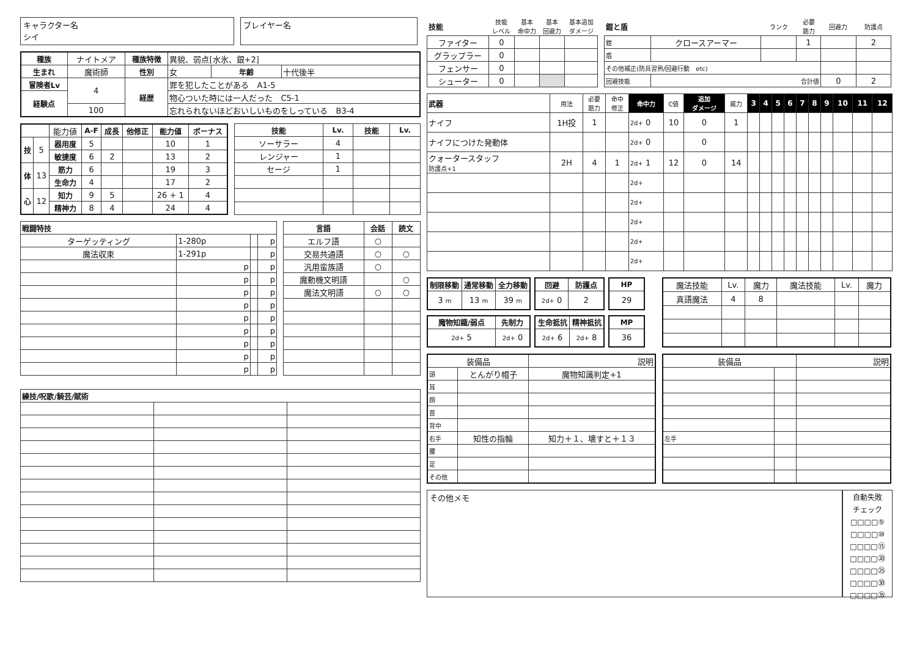キャラクター名
シイ
プレイヤー名
| 種族 | ナイトメア | 種族特徴 | 異貌、弱点[水氷、銀+2] | | |
| 生まれ | 魔術師 | 性別 | 女 | 年齢 | 十代後半 |
| 冒険者Lv | 4 | 経歴 | 罪を犯したことがある A1-5 | | |
| 経験点 | | | 物心ついた時には一人だった C5-1 | | |
| | 100 | | 忘れられないほどおいしいものをしっている B3-4 | | |
| | | 能力値 | A-F | 成長 | 他修正 | 能力値 | ボーナス |
| 技 | 5 | 器用度 | 5 | | | 10 | 1 |
| | | 敏捷度 | 6 | 2 | | 13 | 2 |
| 体 | 13 | 筋力 | 6 | | | 19 | 3 |
| | | 生命力 | 4 | | | 17 | 2 |
| 心 | 12 | 知力 | 9 | 5 | | 26 + 1 | 4 |
| | | 精神力 | 8 | 4 | | 24 | 4 |
| 技能 | Lv. | 技能 | Lv. |
| --- | --- | --- | --- |
| ソーサラー | 4 | | |
| レンジャー | 1 | | |
| セージ | 1 | | |
| 戦闘特技 | | | |
| --- | --- | --- | --- |
| ターゲッティング | 1-280p | | p |
| 魔法収束 | 1-291p | | p |
| | p | | p |
| | p | | p |
| | p | | p |
| | p | | p |
| | p | | p |
| | p | | p |
| | p | | p |
| | p | | p |
| | p | | p |
| 言語 | 会話 | 読文 |
| --- | --- | --- |
| エルフ語 | ○ | |
| 交易共通語 | ○ | ○ |
| 汎用蛮族語 | ○ | |
| 魔動機文明語 | | ○ |
| 魔法文明語 | ○ | ○ |
| 練技/呪歌/騎芸/賦術 | | |
| --- | --- | --- |
| 技能 | 技能 レベル | 基本 命中力 | 基本 回避力 | 基本追加 ダメージ |
| ファイター | 0 | | | |
| グラップラー | 0 | | | |
| フェンサー | 0 | | | |
| シューター | 0 | | | |
| 鎧と盾 | | ランク | 必要 筋力 | 回避力 | 防護点 |
| 鎧 | クロースアーマー | | 1 | | 2 |
| 盾 | | | | | |
| その他補正(防具習熟/回避行動 etc) | | | | | |
| 回避技能 | 合計値 | | | 0 | 2 |
| 武器 | 用法 | 必要 筋力 | 命中 修正 | 命中力 | C値 | 追加 ダメージ | 威力 | 3 | 4 | 5 | 6 | 7 | 8 | 9 | 10 | 11 | 12 |
| ナイフ | 1H投 | 1 | | 2d+ 0 | 10 | 0 | 1 | | | | | | | | | | |
| ナイフにつけた発動体 | | | | 2d+ 0 | | 0 | | | | | | | | | | | |
| クォータースタッフ 防護点+1 | 2H | 4 | 1 | 2d+ 1 | 12 | 0 | 14 | | | | | | | | | | |
| | | | | 2d+ | | | | | | | | | | | | | |
| | | | | 2d+ | | | | | | | | | | | | | |
| | | | | 2d+ | | | | | | | | | | | | | |
| | | | | 2d+ | | | | | | | | | | | | | |
| | | | | 2d+ | | | | | | | | | | | | | |
| 制限移動 | 通常移動 | 全力移動 |
| --- | --- | --- |
| 3 m | 13 m | 39 m |
| 回避 | 防護点 |
| --- | --- |
| 2d+ 0 | 2 |
| HP |
| --- |
| 29 |
| 魔物知識/弱点 | 先制力 |
| --- | --- |
| 2d+ 5 | 2d+ 0 |
| 生命抵抗 | 精神抵抗 |
| --- | --- |
| 2d+ 6 | 2d+ 8 |
| MP |
| --- |
| 36 |
| 魔法技能 | Lv. | 魔力 | 魔法技能 | Lv. | 魔力 |
| 真語魔法 | 4 | 8 | | | |
| 装備品 | | 説明 |
| 頭 | とんがり帽子 | 魔物知識判定+1 |
| 耳 | | |
| 顔 | | |
| 首 | | |
| 背中 | | |
| 右手 | 知性の指輪 | 知力＋１、壊すと＋１３ |
| 腰 | | |
| 足 | | |
| その他 | | |
| 装備品 | | 説明 |
| 左手 | | |
その他メモ
自動失敗
チェック
□□□□⑤
□□□□⑩
□□□□⑮
□□□□⑳
□□□□㉕
□□□□㉚
□□□□㉟